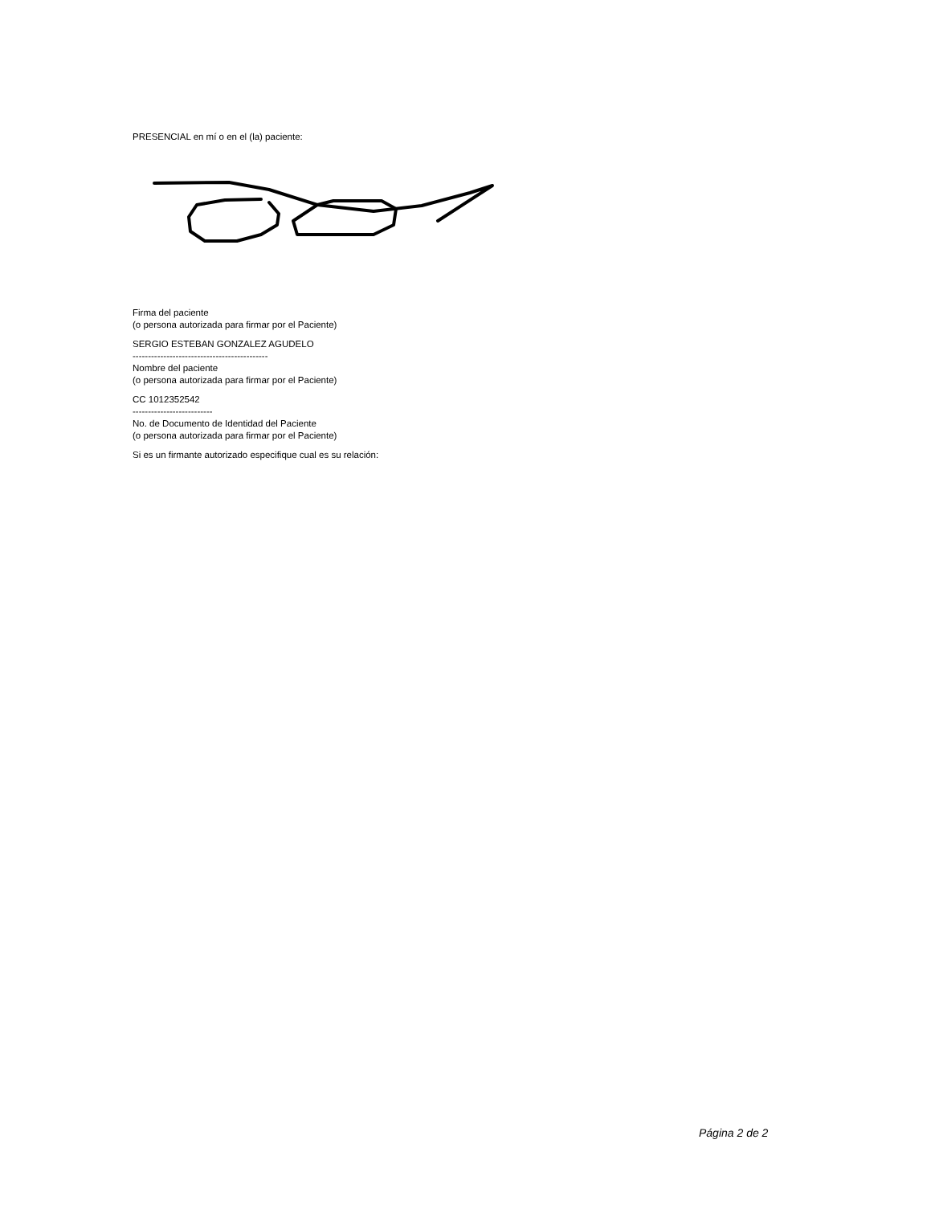PRESENCIAL en mí o en el (la) paciente:
Firma del paciente
(o persona autorizada para firmar por el Paciente)
SERGIO ESTEBAN GONZALEZ AGUDELO
--------------------------------------------
Nombre del paciente
(o persona autorizada para firmar por el Paciente)
CC 1012352542
--------------------------
No. de Documento de Identidad del Paciente
(o persona autorizada para firmar por el Paciente)
Si es un firmante autorizado especifique cual es su relación:
Página 2 de 2